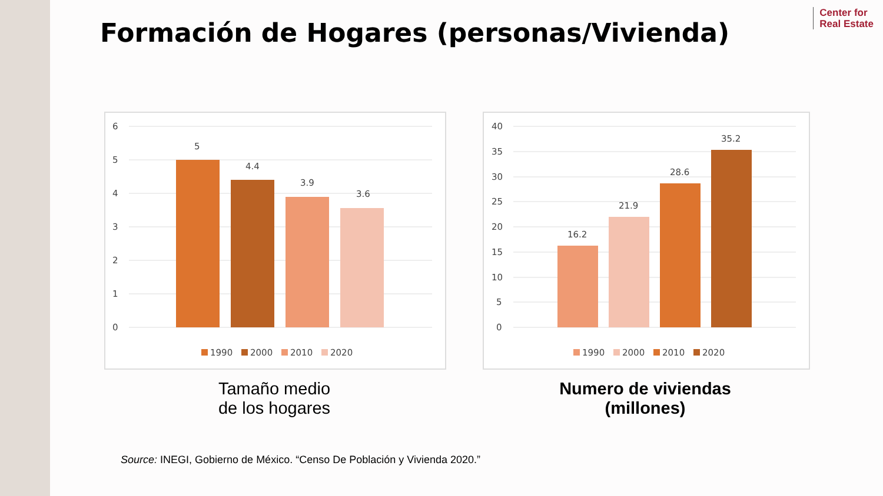Formación de Hogares (personas/Vivienda)
Center for
Real Estate
6
5
4
3
2
1
0
5
4.4
3.9
3.6
1990
2000
2010
2020
40
35
30
25
20
15
10
5
0
16.2
21.9
28.6
35.2
1990
2000
2010
2020
Tamaño medio
de los hogares
Numero de viviendas
(millones)
Source: INEGI, Gobierno de México. “Censo De Población y Vivienda 2020.”